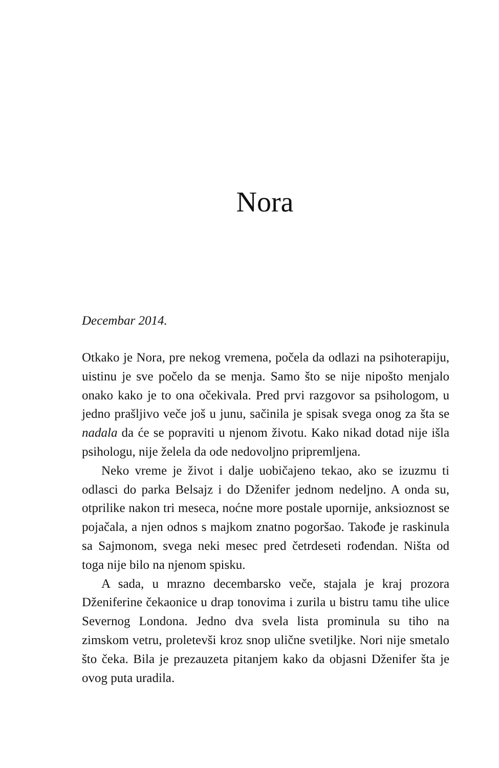Nora
Decembar 2014.
Otkako je Nora, pre nekog vremena, počela da odlazi na psihoterapiju, uistinu je sve počelo da se menja. Samo što se nije nipošto menjalo onako kako je to ona očekivala. Pred prvi razgovor sa psihologom, u jedno prašljivo veče još u junu, sačinila je spisak svega onog za šta se nadala da će se popraviti u njenom životu. Kako nikad dotad nije išla psihologu, nije želela da ode nedovoljno pripremljena.
Neko vreme je život i dalje uobičajeno tekao, ako se izuzmu ti odlasci do parka Belsajz i do Dženifer jednom nedeljno. A onda su, otprilike nakon tri meseca, noćne more postale upornije, anksioznost se pojačala, a njen odnos s majkom znatno pogoršao. Takođe je raskinula sa Sajmonom, svega neki mesec pred četrdeseti rođendan. Ništa od toga nije bilo na njenom spisku.
A sada, u mrazno decembarsko veče, stajala je kraj prozora Dženiferine čekaonice u drap tonovima i zurila u bistru tamu tihe ulice Severnog Londona. Jedno dva svela lista prominula su tiho na zimskom vetru, proletevši kroz snop ulične svetiljke. Nori nije smetalo što čeka. Bila je prezauzeta pitanjem kako da objasni Dženifer šta je ovog puta uradila.